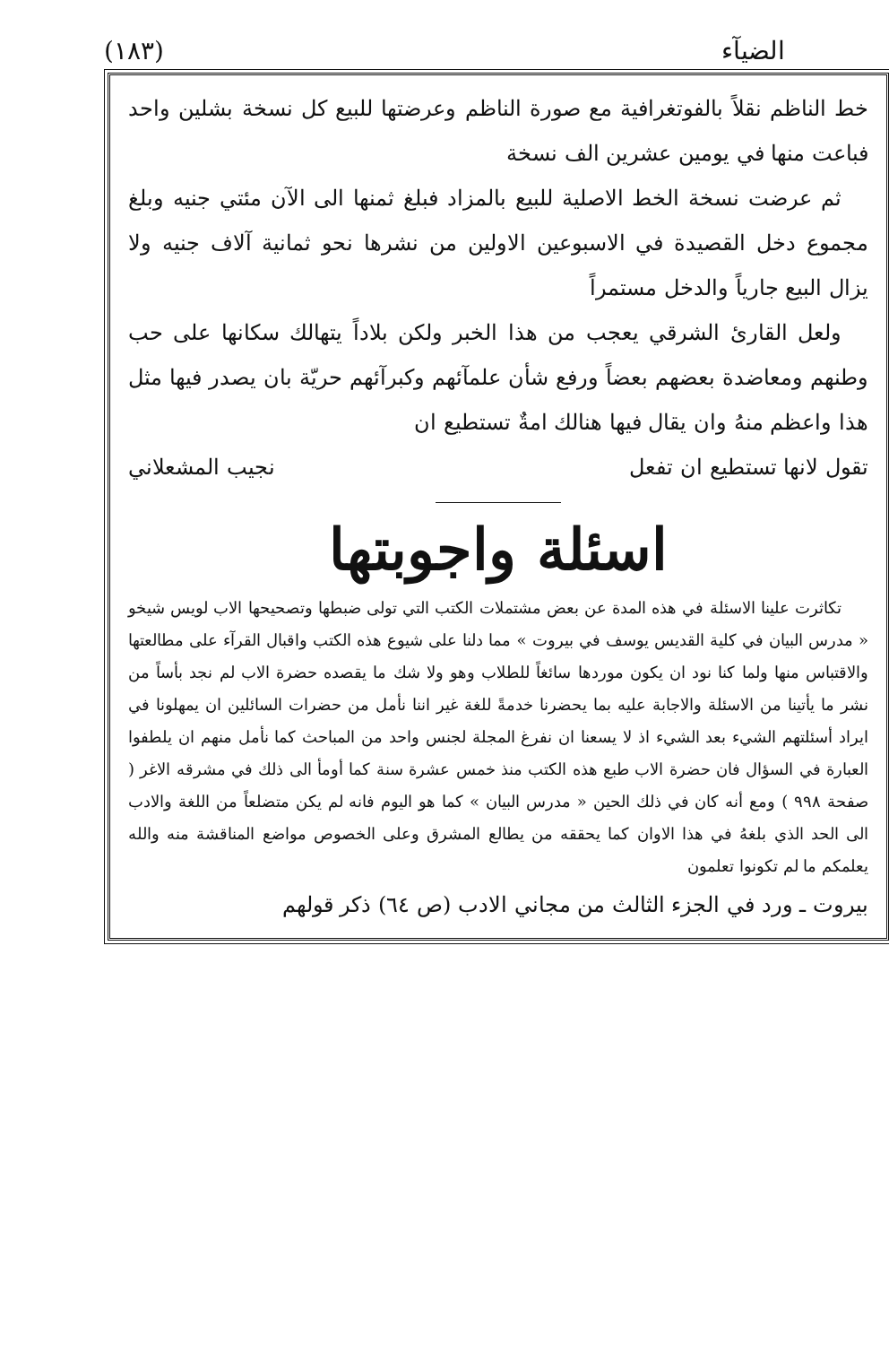الضيآء (١٨٣)
خط الناظم نقلاً بالفوتغرافية مع صورة الناظم وعرضتها للبيع كل نسخة بشلين واحد فباعت منها في يومين عشرين الف نسخة
ثم عرضت نسخة الخط الاصلية للبيع بالمزاد فبلغ ثمنها الى الآن مئتي جنيه وبلغ مجموع دخل القصيدة في الاسبوعين الاولين من نشرها نحو ثمانية آلاف جنيه ولا يزال البيع جارياً والدخل مستمراً
ولعل القارئ الشرقي يعجب من هذا الخبر ولكن بلاداً يتهالك سكانها على حب وطنهم ومعاضدة بعضهم بعضاً ورفع شأن علمآئهم وكبرآئهم حريّة بان يصدر فيها مثل هذا واعظم منهُ وان يقال فيها هنالك امةٌ تستطيع ان
تقول لانها تستطيع ان تفعل نجيب المشعلاني
اسئلة واجوبتها
تكاثرت علينا الاسئلة في هذه المدة عن بعض مشتملات الكتب التي تولى ضبطها وتصحيحها الاب لويس شيخو « مدرس البيان في كلية القديس يوسف في بيروت » مما دلنا على شيوع هذه الكتب واقبال القرآء على مطالعتها والاقتباس منها ولما كنا نود ان يكون موردها سائغاً للطلاب وهو ولا شك ما يقصده حضرة الاب لم نجد بأساً من نشر ما يأتينا من الاسئلة والاجابة عليه بما يحضرنا خدمةً للغة غير اننا نأمل من حضرات السائلين ان يمهلونا في ايراد أسئلتهم الشيء بعد الشيء اذ لا يسعنا ان نفرغ المجلة لجنس واحد من المباحث كما نأمل منهم ان يلطفوا العبارة في السؤال فان حضرة الاب طبع هذه الكتب منذ خمس عشرة سنة كما أومأ الى ذلك في مشرقه الاغر ( صفحة ٩٩٨ ) ومع أنه كان في ذلك الحين « مدرس البيان » كما هو اليوم فانه لم يكن متضلعاً من اللغة والادب الى الحد الذي بلغهُ في هذا الاوان كما يحققه من يطالع المشرق وعلى الخصوص مواضع المناقشة منه والله يعلمكم ما لم تكونوا تعلمون
بيروت ـ ورد في الجزء الثالث من مجاني الادب (ص ٦٤) ذكر قولهم